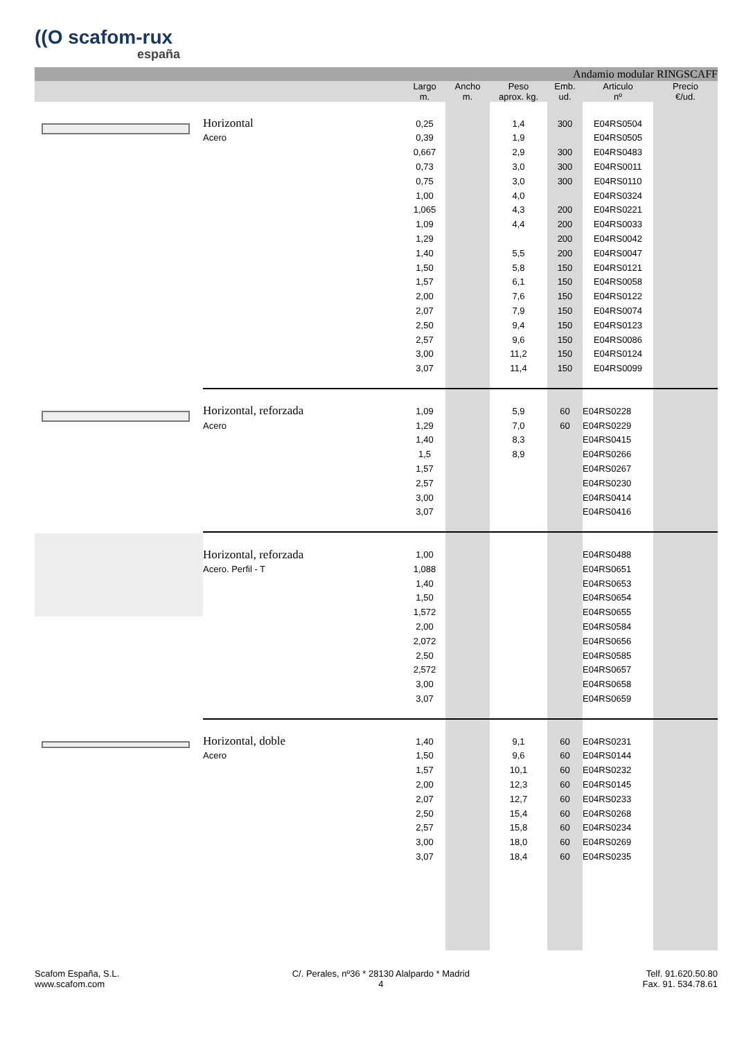((O scafom-rux
españa
| | Andamio modular RINGSCAFF | | | | | | |
| | | Largo m. | Ancho m. | Peso aprox. kg. | Emb. ud. | Articulo nº | Precio €/ud. |
| | Horizontal | 0,25 | | 1,4 | 300 | E04RS0504 | |
| | Acero | 0,39 | | 1,9 | | E04RS0505 | |
| | | 0,667 | | 2,9 | 300 | E04RS0483 | |
| | | 0,73 | | 3,0 | 300 | E04RS0011 | |
| | | 0,75 | | 3,0 | 300 | E04RS0110 | |
| | | 1,00 | | 4,0 | | E04RS0324 | |
| | | 1,065 | | 4,3 | 200 | E04RS0221 | |
| | | 1,09 | | 4,4 | 200 | E04RS0033 | |
| | | 1,29 | | | 200 | E04RS0042 | |
| | | 1,40 | | 5,5 | 200 | E04RS0047 | |
| | | 1,50 | | 5,8 | 150 | E04RS0121 | |
| | | 1,57 | | 6,1 | 150 | E04RS0058 | |
| | | 2,00 | | 7,6 | 150 | E04RS0122 | |
| | | 2,07 | | 7,9 | 150 | E04RS0074 | |
| | | 2,50 | | 9,4 | 150 | E04RS0123 | |
| | | 2,57 | | 9,6 | 150 | E04RS0086 | |
| | | 3,00 | | 11,2 | 150 | E04RS0124 | |
| | | 3,07 | | 11,4 | 150 | E04RS0099 | |
| | Horizontal, reforzada | 1,09 | | 5,9 | 60 | E04RS0228 | |
| | Acero | 1,29 | | 7,0 | 60 | E04RS0229 | |
| | | 1,40 | | 8,3 | | E04RS0415 | |
| | | 1,5 | | 8,9 | | E04RS0266 | |
| | | 1,57 | | | | E04RS0267 | |
| | | 2,57 | | | | E04RS0230 | |
| | | 3,00 | | | | E04RS0414 | |
| | | 3,07 | | | | E04RS0416 | |
| | Horizontal, reforzada | 1,00 | | | | E04RS0488 | |
| | Acero. Perfil - T | 1,088 | | | | E04RS0651 | |
| | | 1,40 | | | | E04RS0653 | |
| | | 1,50 | | | | E04RS0654 | |
| | | 1,572 | | | | E04RS0655 | |
| | | 2,00 | | | | E04RS0584 | |
| | | 2,072 | | | | E04RS0656 | |
| | | 2,50 | | | | E04RS0585 | |
| | | 2,572 | | | | E04RS0657 | |
| | | 3,00 | | | | E04RS0658 | |
| | | 3,07 | | | | E04RS0659 | |
| | Horizontal, doble | 1,40 | | 9,1 | 60 | E04RS0231 | |
| | Acero | 1,50 | | 9,6 | 60 | E04RS0144 | |
| | | 1,57 | | 10,1 | 60 | E04RS0232 | |
| | | 2,00 | | 12,3 | 60 | E04RS0145 | |
| | | 2,07 | | 12,7 | 60 | E04RS0233 | |
| | | 2,50 | | 15,4 | 60 | E04RS0268 | |
| | | 2,57 | | 15,8 | 60 | E04RS0234 | |
| | | 3,00 | | 18,0 | 60 | E04RS0269 | |
| | | 3,07 | | 18,4 | 60 | E04RS0235 | |
Scafom España, S.L.
www.scafom.com
C/. Perales, nº36 * 28130 Alalpardo * Madrid
4
Telf. 91.620.50.80
Fax. 91. 534.78.61